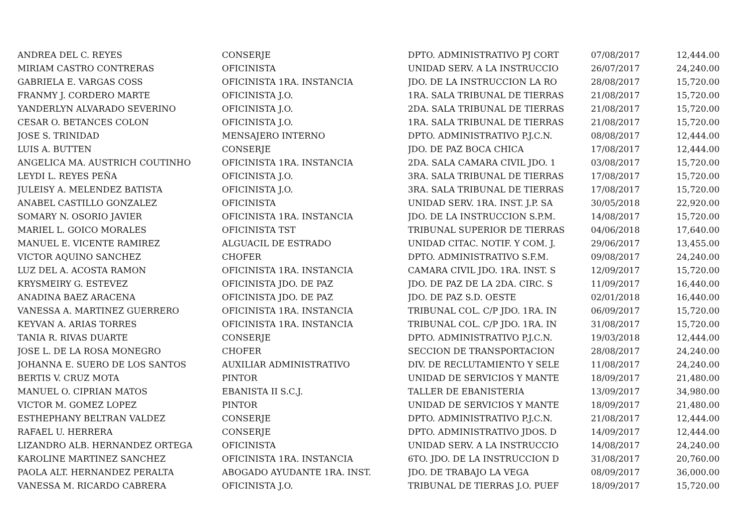| ANDREA DEL C. REYES | CONSERJE | DPTO. ADMINISTRATIVO PJ CORT | 07/08/2017 | 12,444.00 |
| MIRIAM CASTRO CONTRERAS | OFICINISTA | UNIDAD SERV. A LA INSTRUCCIO | 26/07/2017 | 24,240.00 |
| GABRIELA E. VARGAS COSS | OFICINISTA 1RA. INSTANCIA | JDO. DE LA INSTRUCCION LA RO | 28/08/2017 | 15,720.00 |
| FRANMY J. CORDERO MARTE | OFICINISTA J.O. | 1RA. SALA TRIBUNAL DE TIERRAS | 21/08/2017 | 15,720.00 |
| YANDERLYN ALVARADO SEVERINO | OFICINISTA J.O. | 2DA. SALA TRIBUNAL DE TIERRAS | 21/08/2017 | 15,720.00 |
| CESAR O. BETANCES COLON | OFICINISTA J.O. | 1RA. SALA TRIBUNAL DE TIERRAS | 21/08/2017 | 15,720.00 |
| JOSE S. TRINIDAD | MENSAJERO INTERNO | DPTO. ADMINISTRATIVO P.J.C.N. | 08/08/2017 | 12,444.00 |
| LUIS A. BUTTEN | CONSERJE | JDO. DE PAZ BOCA CHICA | 17/08/2017 | 12,444.00 |
| ANGELICA MA. AUSTRICH COUTINHO | OFICINISTA 1RA. INSTANCIA | 2DA. SALA CAMARA CIVIL JDO. 1 | 03/08/2017 | 15,720.00 |
| LEYDI L. REYES PEÑA | OFICINISTA J.O. | 3RA. SALA TRIBUNAL DE TIERRAS | 17/08/2017 | 15,720.00 |
| JULEISY A. MELENDEZ BATISTA | OFICINISTA J.O. | 3RA. SALA TRIBUNAL DE TIERRAS | 17/08/2017 | 15,720.00 |
| ANABEL CASTILLO GONZALEZ | OFICINISTA | UNIDAD SERV. 1RA. INST. J.P. SA | 30/05/2018 | 22,920.00 |
| SOMARY N. OSORIO JAVIER | OFICINISTA 1RA. INSTANCIA | JDO. DE LA INSTRUCCION S.P.M. | 14/08/2017 | 15,720.00 |
| MARIEL L. GOICO MORALES | OFICINISTA TST | TRIBUNAL SUPERIOR DE TIERRAS | 04/06/2018 | 17,640.00 |
| MANUEL E. VICENTE RAMIREZ | ALGUACIL DE ESTRADO | UNIDAD CITAC. NOTIF. Y COM. J. | 29/06/2017 | 13,455.00 |
| VICTOR AQUINO SANCHEZ | CHOFER | DPTO. ADMINISTRATIVO S.F.M. | 09/08/2017 | 24,240.00 |
| LUZ DEL A. ACOSTA RAMON | OFICINISTA 1RA. INSTANCIA | CAMARA CIVIL JDO. 1RA. INST. S | 12/09/2017 | 15,720.00 |
| KRYSMEIRY G. ESTEVEZ | OFICINISTA JDO. DE PAZ | JDO. DE PAZ DE LA 2DA. CIRC. S | 11/09/2017 | 16,440.00 |
| ANADINA BAEZ ARACENA | OFICINISTA JDO. DE PAZ | JDO. DE PAZ S.D. OESTE | 02/01/2018 | 16,440.00 |
| VANESSA A. MARTINEZ GUERRERO | OFICINISTA 1RA. INSTANCIA | TRIBUNAL COL. C/P JDO. 1RA. IN | 06/09/2017 | 15,720.00 |
| KEYVAN A. ARIAS TORRES | OFICINISTA 1RA. INSTANCIA | TRIBUNAL COL. C/P JDO. 1RA. IN | 31/08/2017 | 15,720.00 |
| TANIA R. RIVAS DUARTE | CONSERJE | DPTO. ADMINISTRATIVO P.J.C.N. | 19/03/2018 | 12,444.00 |
| JOSE L. DE LA ROSA MONEGRO | CHOFER | SECCION DE TRANSPORTACION | 28/08/2017 | 24,240.00 |
| JOHANNA E. SUERO DE LOS SANTOS | AUXILIAR ADMINISTRATIVO | DIV. DE RECLUTAMIENTO Y SELE | 11/08/2017 | 24,240.00 |
| BERTIS V. CRUZ MOTA | PINTOR | UNIDAD DE SERVICIOS Y MANTE | 18/09/2017 | 21,480.00 |
| MANUEL O. CIPRIAN MATOS | EBANISTA II S.C.J. | TALLER DE EBANISTERIA | 13/09/2017 | 34,980.00 |
| VICTOR M. GOMEZ LOPEZ | PINTOR | UNIDAD DE SERVICIOS Y MANTE | 18/09/2017 | 21,480.00 |
| ESTHEPHANY BELTRAN VALDEZ | CONSERJE | DPTO. ADMINISTRATIVO P.J.C.N. | 21/08/2017 | 12,444.00 |
| RAFAEL U. HERRERA | CONSERJE | DPTO. ADMINISTRATIVO JDOS. D | 14/09/2017 | 12,444.00 |
| LIZANDRO ALB. HERNANDEZ ORTEGA | OFICINISTA | UNIDAD SERV. A LA INSTRUCCIO | 14/08/2017 | 24,240.00 |
| KAROLINE MARTINEZ SANCHEZ | OFICINISTA 1RA. INSTANCIA | 6TO. JDO. DE LA INSTRUCCION D | 31/08/2017 | 20,760.00 |
| PAOLA ALT. HERNANDEZ PERALTA | ABOGADO AYUDANTE 1RA. INST. | JDO. DE TRABAJO LA VEGA | 08/09/2017 | 36,000.00 |
| VANESSA M. RICARDO CABRERA | OFICINISTA J.O. | TRIBUNAL DE TIERRAS J.O. PUEF | 18/09/2017 | 15,720.00 |